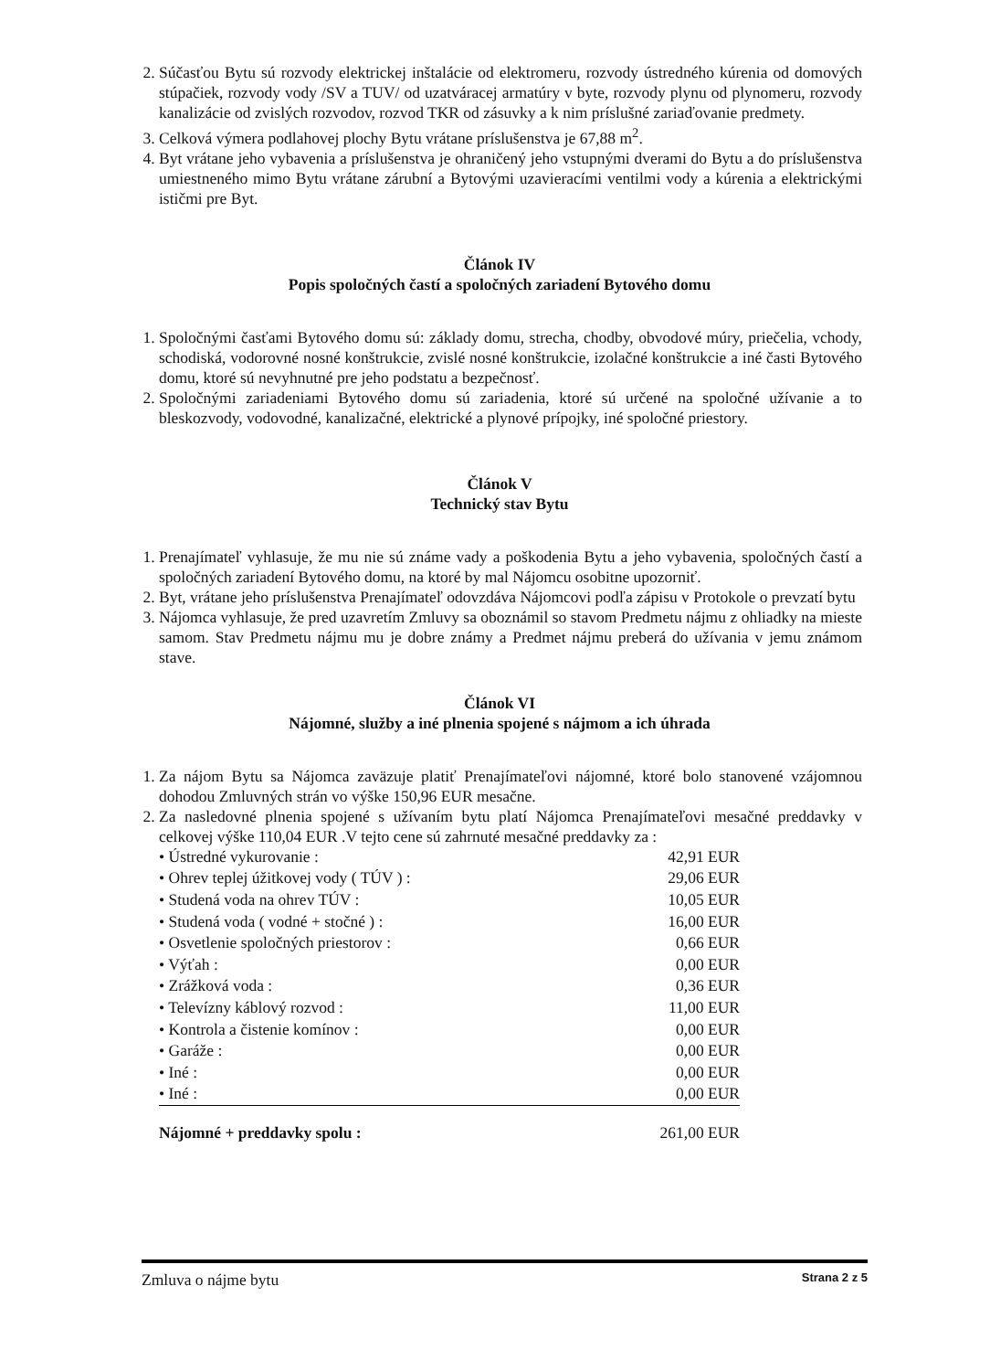2. Súčasťou Bytu sú rozvody elektrickej inštalácie od elektromeru, rozvody ústredného kúrenia od domových stúpačiek, rozvody vody /SV a TUV/ od uzatváracej armatúry v byte, rozvody plynu od plynomeru, rozvody kanalizácie od zvislých rozvodov, rozvod TKR od zásuvky a k nim príslušné zariaďovanie predmety.
3. Celková výmera podlahovej plochy Bytu vrátane príslušenstva je 67,88 m<sup>2</sup>.
4. Byt vrátane jeho vybavenia a príslušenstva je ohraničený jeho vstupnými dverami do Bytu a do príslušenstva umiestneného mimo Bytu vrátane zárubní a Bytovými uzavieracími ventilmi vody a kúrenia a elektrickými ističmi pre Byt.
Článok IV
Popis spoločných častí a spoločných zariadení Bytového domu
1. Spoločnými časťami Bytového domu sú: základy domu, strecha, chodby, obvodové múry, priečelia, vchody, schodiská, vodorovné nosné konštrukcie, zvislé nosné konštrukcie, izolačné konštrukcie a iné časti Bytového domu, ktoré sú nevyhnutné pre jeho podstatu a bezpečnosť.
2. Spoločnými zariadeniami Bytového domu sú zariadenia, ktoré sú určené na spoločné užívanie a to bleskozvody, vodovodné, kanalizačné, elektrické a plynové prípojky, iné spoločné priestory.
Článok V
Technický stav Bytu
1. Prenajímateľ vyhlasuje, že mu nie sú známe vady a poškodenia Bytu a jeho vybavenia, spoločných častí a spoločných zariadení Bytového domu, na ktoré by mal Nájomcu osobitne upozorniť.
2. Byt, vrátane jeho príslušenstva Prenajímateľ odovzdáva Nájomcovi podľa zápisu v Protokole o prevzatí bytu
3. Nájomca vyhlasuje, že pred uzavretím Zmluvy sa oboznámil so stavom Predmetu nájmu z ohliadky na mieste samom. Stav Predmetu nájmu mu je dobre známy a Predmet nájmu preberá do užívania v jemu známom stave.
Článok VI
Nájomné, služby a iné plnenia spojené s nájmom a ich úhrada
1. Za nájom Bytu sa Nájomca zaväzuje platiť Prenajímateľovi nájomné, ktoré bolo stanovené vzájomnou dohodou Zmluvných strán vo výške 150,96 EUR mesačne.
2. Za nasledovné plnenia spojené s užívaním bytu platí Nájomca Prenajímateľovi mesačné preddavky v celkovej výške 110,04 EUR .V tejto cene sú zahrnuté mesačné preddavky za :
| • Ústredné vykurovanie : | 42,91 EUR |
| • Ohrev teplej úžitkovej vody ( TÚV ) : | 29,06 EUR |
| • Studená voda na ohrev TÚV : | 10,05 EUR |
| • Studená voda ( vodné + stočné ) : | 16,00 EUR |
| • Osvetlenie spoločných priestorov : | 0,66 EUR |
| • Výťah : | 0,00 EUR |
| • Zrážková voda : | 0,36 EUR |
| • Televízny káblový rozvod : | 11,00 EUR |
| • Kontrola a čistenie komínov : | 0,00 EUR |
| • Garáže : | 0,00 EUR |
| • Iné : | 0,00 EUR |
| • Iné : | 0,00 EUR |
| Nájomné + preddavky spolu : | 261,00 EUR |
Zmluva o nájme bytu Strana 2 z 5